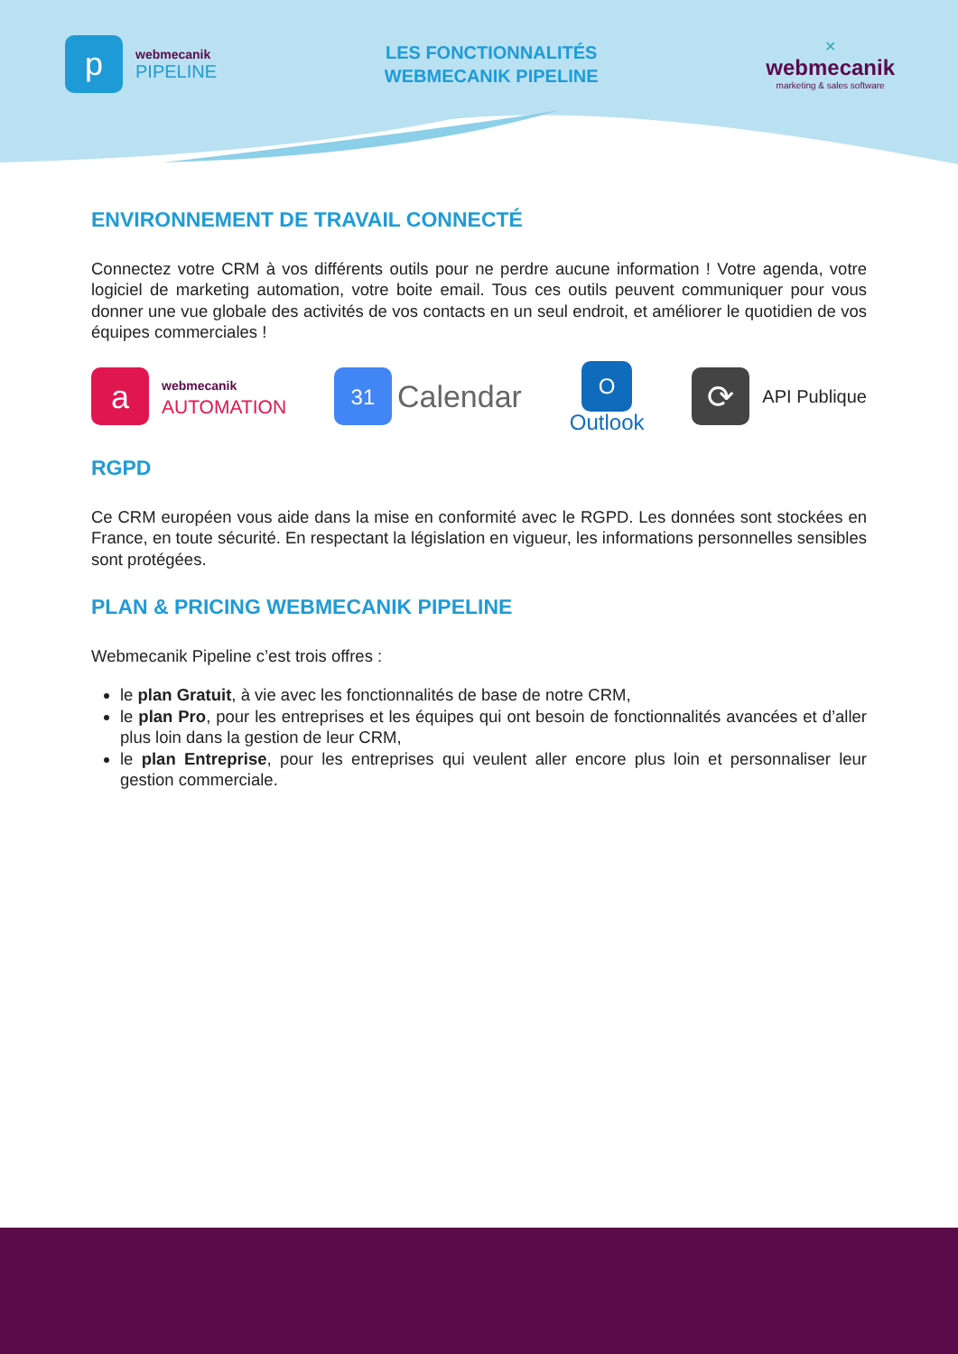p
webmecanik
PIPELINE
LES FONCTIONNALITÉS
WEBMECANIK PIPELINE
✕
webmecanik
marketing & sales software
ENVIRONNEMENT DE TRAVAIL CONNECTÉ
Connectez votre CRM à vos différents outils pour ne perdre aucune information ! Votre agenda, votre logiciel de marketing automation, votre boite email. Tous ces outils peuvent communiquer pour vous donner une vue globale des activités de vos contacts en un seul endroit, et améliorer le quotidien de vos équipes commerciales !
a
webmecanik
AUTOMATION
31
Calendar
O
Outlook
⟳
API Publique
RGPD
Ce CRM européen vous aide dans la mise en conformité avec le RGPD. Les données sont stockées en France, en toute sécurité. En respectant la législation en vigueur, les informations personnelles sensibles sont protégées.
PLAN & PRICING WEBMECANIK PIPELINE
Webmecanik Pipeline c’est trois offres :
le plan Gratuit, à vie avec les fonctionnalités de base de notre CRM,
le plan Pro, pour les entreprises et les équipes qui ont besoin de fonctionnalités avancées et d’aller plus loin dans la gestion de leur CRM,
le plan Entreprise, pour les entreprises qui veulent aller encore plus loin et personnaliser leur gestion commerciale.